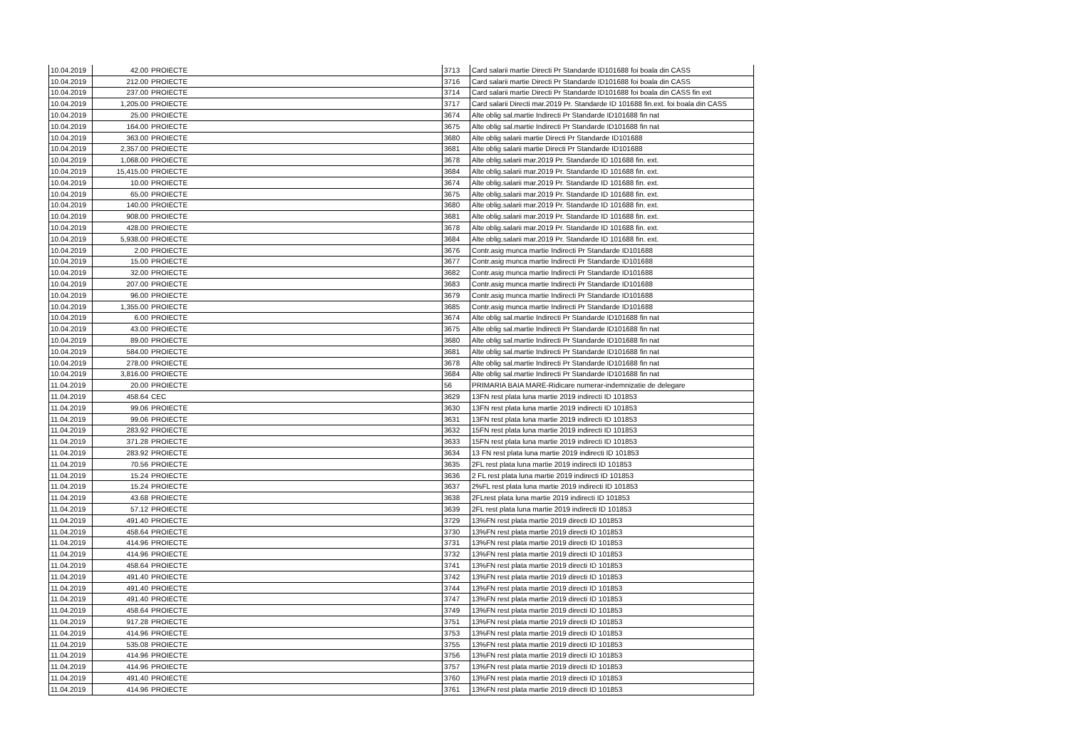| 10.04.2019 | 42.00 | PROIECTE | 3713 | Card salarii martie Directi Pr Standarde ID101688 foi boala din CASS |
| 10.04.2019 | 212.00 | PROIECTE | 3716 | Card salarii martie Directi Pr Standarde ID101688 foi boala din CASS |
| 10.04.2019 | 237.00 | PROIECTE | 3714 | Card salarii martie Directi Pr Standarde ID101688 foi boala din CASS fin ext |
| 10.04.2019 | 1,205.00 | PROIECTE | 3717 | Card salarii Directi mar.2019 Pr. Standarde ID 101688 fin.ext. foi boala din CASS |
| 10.04.2019 | 25.00 | PROIECTE | 3674 | Alte oblig sal.martie Indirecti Pr Standarde ID101688 fin nat |
| 10.04.2019 | 164.00 | PROIECTE | 3675 | Alte oblig sal.martie Indirecti Pr Standarde ID101688 fin nat |
| 10.04.2019 | 363.00 | PROIECTE | 3680 | Alte oblig salarii martie Directi Pr Standarde ID101688 |
| 10.04.2019 | 2,357.00 | PROIECTE | 3681 | Alte oblig salarii martie Directi Pr Standarde ID101688 |
| 10.04.2019 | 1,068.00 | PROIECTE | 3678 | Alte oblig.salarii mar.2019 Pr. Standarde ID 101688 fin. ext. |
| 10.04.2019 | 15,415.00 | PROIECTE | 3684 | Alte oblig.salarii mar.2019 Pr. Standarde ID 101688 fin. ext. |
| 10.04.2019 | 10.00 | PROIECTE | 3674 | Alte oblig.salarii mar.2019 Pr. Standarde ID 101688 fin. ext. |
| 10.04.2019 | 65.00 | PROIECTE | 3675 | Alte oblig.salarii mar.2019 Pr. Standarde ID 101688 fin. ext. |
| 10.04.2019 | 140.00 | PROIECTE | 3680 | Alte oblig.salarii mar.2019 Pr. Standarde ID 101688 fin. ext. |
| 10.04.2019 | 908.00 | PROIECTE | 3681 | Alte oblig.salarii mar.2019 Pr. Standarde ID 101688 fin. ext. |
| 10.04.2019 | 428.00 | PROIECTE | 3678 | Alte oblig.salarii mar.2019 Pr. Standarde ID 101688 fin. ext. |
| 10.04.2019 | 5,938.00 | PROIECTE | 3684 | Alte oblig.salarii mar.2019 Pr. Standarde ID 101688 fin. ext. |
| 10.04.2019 | 2.00 | PROIECTE | 3676 | Contr.asig munca martie Indirecti Pr Standarde ID101688 |
| 10.04.2019 | 15.00 | PROIECTE | 3677 | Contr.asig munca martie Indirecti Pr Standarde ID101688 |
| 10.04.2019 | 32.00 | PROIECTE | 3682 | Contr.asig munca martie Indirecti Pr Standarde ID101688 |
| 10.04.2019 | 207.00 | PROIECTE | 3683 | Contr.asig munca martie Indirecti Pr Standarde ID101688 |
| 10.04.2019 | 96.00 | PROIECTE | 3679 | Contr.asig munca martie Indirecti Pr Standarde ID101688 |
| 10.04.2019 | 1,355.00 | PROIECTE | 3685 | Contr.asig munca martie Indirecti Pr Standarde ID101688 |
| 10.04.2019 | 6.00 | PROIECTE | 3674 | Alte oblig sal.martie Indirecti Pr Standarde ID101688 fin nat |
| 10.04.2019 | 43.00 | PROIECTE | 3675 | Alte oblig sal.martie Indirecti Pr Standarde ID101688 fin nat |
| 10.04.2019 | 89.00 | PROIECTE | 3680 | Alte oblig sal.martie Indirecti Pr Standarde ID101688 fin nat |
| 10.04.2019 | 584.00 | PROIECTE | 3681 | Alte oblig sal.martie Indirecti Pr Standarde ID101688 fin nat |
| 10.04.2019 | 278.00 | PROIECTE | 3678 | Alte oblig sal.martie Indirecti Pr Standarde ID101688 fin nat |
| 10.04.2019 | 3,816.00 | PROIECTE | 3684 | Alte oblig sal.martie Indirecti Pr Standarde ID101688 fin nat |
| 11.04.2019 | 20.00 | PROIECTE | 56 | PRIMARIA BAIA MARE-Ridicare numerar-indemnizatie de delegare |
| 11.04.2019 | 458.64 | CEC | 3629 | 13FN rest plata luna martie 2019 indirecti ID 101853 |
| 11.04.2019 | 99.06 | PROIECTE | 3630 | 13FN rest plata luna martie 2019 indirecti ID 101853 |
| 11.04.2019 | 99.06 | PROIECTE | 3631 | 13FN rest plata luna martie 2019 indirecti ID 101853 |
| 11.04.2019 | 283.92 | PROIECTE | 3632 | 15FN rest plata luna martie 2019 indirecti ID 101853 |
| 11.04.2019 | 371.28 | PROIECTE | 3633 | 15FN rest plata luna martie 2019 indirecti ID 101853 |
| 11.04.2019 | 283.92 | PROIECTE | 3634 | 13 FN rest plata luna martie 2019 indirecti ID 101853 |
| 11.04.2019 | 70.56 | PROIECTE | 3635 | 2FL rest plata luna martie 2019 indirecti ID 101853 |
| 11.04.2019 | 15.24 | PROIECTE | 3636 | 2 FL rest plata luna martie 2019 indirecti ID 101853 |
| 11.04.2019 | 15.24 | PROIECTE | 3637 | 2%FL rest plata luna martie 2019 indirecti ID 101853 |
| 11.04.2019 | 43.68 | PROIECTE | 3638 | 2FLrest plata luna martie 2019 indirecti ID 101853 |
| 11.04.2019 | 57.12 | PROIECTE | 3639 | 2FL rest plata luna martie 2019 indirecti ID 101853 |
| 11.04.2019 | 491.40 | PROIECTE | 3729 | 13%FN rest plata martie 2019 directi ID 101853 |
| 11.04.2019 | 458.64 | PROIECTE | 3730 | 13%FN rest plata martie 2019 directi ID 101853 |
| 11.04.2019 | 414.96 | PROIECTE | 3731 | 13%FN rest plata martie 2019 directi ID 101853 |
| 11.04.2019 | 414.96 | PROIECTE | 3732 | 13%FN rest plata martie 2019 directi ID 101853 |
| 11.04.2019 | 458.64 | PROIECTE | 3741 | 13%FN rest plata martie 2019 directi ID 101853 |
| 11.04.2019 | 491.40 | PROIECTE | 3742 | 13%FN rest plata martie 2019 directi ID 101853 |
| 11.04.2019 | 491.40 | PROIECTE | 3744 | 13%FN rest plata martie 2019 directi ID 101853 |
| 11.04.2019 | 491.40 | PROIECTE | 3747 | 13%FN rest plata martie 2019 directi ID 101853 |
| 11.04.2019 | 458.64 | PROIECTE | 3749 | 13%FN rest plata martie 2019 directi ID 101853 |
| 11.04.2019 | 917.28 | PROIECTE | 3751 | 13%FN rest plata martie 2019 directi ID 101853 |
| 11.04.2019 | 414.96 | PROIECTE | 3753 | 13%FN rest plata martie 2019 directi ID 101853 |
| 11.04.2019 | 535.08 | PROIECTE | 3755 | 13%FN rest plata martie 2019 directi ID 101853 |
| 11.04.2019 | 414.96 | PROIECTE | 3756 | 13%FN rest plata martie 2019 directi ID 101853 |
| 11.04.2019 | 414.96 | PROIECTE | 3757 | 13%FN rest plata martie 2019 directi ID 101853 |
| 11.04.2019 | 491.40 | PROIECTE | 3760 | 13%FN rest plata martie 2019 directi ID 101853 |
| 11.04.2019 | 414.96 | PROIECTE | 3761 | 13%FN rest plata martie 2019 directi ID 101853 |